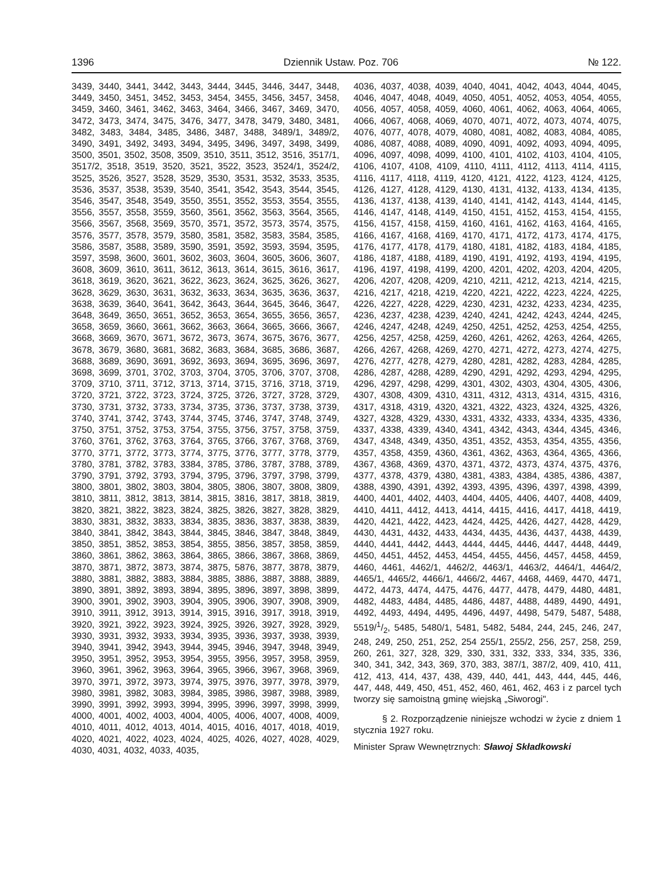1396 Dziennik Ustaw. Poz. 706 № 122.
3439, 3440, 3441, 3442, 3443, 3444, 3445, 3446, 3447, 3448, 3449, 3450, 3451, 3452, 3453, 3454, 3455, 3456, 3457, 3458, 3459, 3460, 3461, 3462, 3463, 3464, 3466, 3467, 3469, 3470, 3472, 3473, 3474, 3475, 3476, 3477, 3478, 3479, 3480, 3481, 3482, 3483, 3484, 3485, 3486, 3487, 3488, 3489/1, 3489/2, 3490, 3491, 3492, 3493, 3494, 3495, 3496, 3497, 3498, 3499, 3500, 3501, 3502, 3508, 3509, 3510, 3511, 3512, 3516, 3517/1, 3517/2, 3518, 3519, 3520, 3521, 3522, 3523, 3524/1, 3524/2, 3525, 3526, 3527, 3528, 3529, 3530, 3531, 3532, 3533, 3535, 3536, 3537, 3538, 3539, 3540, 3541, 3542, 3543, 3544, 3545, 3546, 3547, 3548, 3549, 3550, 3551, 3552, 3553, 3554, 3555, 3556, 3557, 3558, 3559, 3560, 3561, 3562, 3563, 3564, 3565, 3566, 3567, 3568, 3569, 3570, 3571, 3572, 3573, 3574, 3575, 3576, 3577, 3578, 3579, 3580, 3581, 3582, 3583, 3584, 3585, 3586, 3587, 3588, 3589, 3590, 3591, 3592, 3593, 3594, 3595, 3597, 3598, 3600, 3601, 3602, 3603, 3604, 3605, 3606, 3607, 3608, 3609, 3610, 3611, 3612, 3613, 3614, 3615, 3616, 3617, 3618, 3619, 3620, 3621, 3622, 3623, 3624, 3625, 3626, 3627, 3628, 3629, 3630, 3631, 3632, 3633, 3634, 3635, 3636, 3637, 3638, 3639, 3640, 3641, 3642, 3643, 3644, 3645, 3646, 3647, 3648, 3649, 3650, 3651, 3652, 3653, 3654, 3655, 3656, 3657, 3658, 3659, 3660, 3661, 3662, 3663, 3664, 3665, 3666, 3667, 3668, 3669, 3670, 3671, 3672, 3673, 3674, 3675, 3676, 3677, 3678, 3679, 3680, 3681, 3682, 3683, 3684, 3685, 3686, 3687, 3688, 3689, 3690, 3691, 3692, 3693, 3694, 3695, 3696, 3697, 3698, 3699, 3701, 3702, 3703, 3704, 3705, 3706, 3707, 3708, 3709, 3710, 3711, 3712, 3713, 3714, 3715, 3716, 3718, 3719, 3720, 3721, 3722, 3723, 3724, 3725, 3726, 3727, 3728, 3729, 3730, 3731, 3732, 3733, 3734, 3735, 3736, 3737, 3738, 3739, 3740, 3741, 3742, 3743, 3744, 3745, 3746, 3747, 3748, 3749, 3750, 3751, 3752, 3753, 3754, 3755, 3756, 3757, 3758, 3759, 3760, 3761, 3762, 3763, 3764, 3765, 3766, 3767, 3768, 3769, 3770, 3771, 3772, 3773, 3774, 3775, 3776, 3777, 3778, 3779, 3780, 3781, 3782, 3783, 3384, 3785, 3786, 3787, 3788, 3789, 3790, 3791, 3792, 3793, 3794, 3795, 3796, 3797, 3798, 3799, 3800, 3801, 3802, 3803, 3804, 3805, 3806, 3807, 3808, 3809, 3810, 3811, 3812, 3813, 3814, 3815, 3816, 3817, 3818, 3819, 3820, 3821, 3822, 3823, 3824, 3825, 3826, 3827, 3828, 3829, 3830, 3831, 3832, 3833, 3834, 3835, 3836, 3837, 3838, 3839, 3840, 3841, 3842, 3843, 3844, 3845, 3846, 3847, 3848, 3849, 3850, 3851, 3852, 3853, 3854, 3855, 3856, 3857, 3858, 3859, 3860, 3861, 3862, 3863, 3864, 3865, 3866, 3867, 3868, 3869, 3870, 3871, 3872, 3873, 3874, 3875, 5876, 3877, 3878, 3879, 3880, 3881, 3882, 3883, 3884, 3885, 3886, 3887, 3888, 3889, 3890, 3891, 3892, 3893, 3894, 3895, 3896, 3897, 3898, 3899, 3900, 3901, 3902, 3903, 3904, 3905, 3906, 3907, 3908, 3909, 3910, 3911, 3912, 3913, 3914, 3915, 3916, 3917, 3918, 3919, 3920, 3921, 3922, 3923, 3924, 3925, 3926, 3927, 3928, 3929, 3930, 3931, 3932, 3933, 3934, 3935, 3936, 3937, 3938, 3939, 3940, 3941, 3942, 3943, 3944, 3945, 3946, 3947, 3948, 3949, 3950, 3951, 3952, 3953, 3954, 3955, 3956, 3957, 3958, 3959, 3960, 3961, 3962, 3963, 3964, 3965, 3966, 3967, 3968, 3969, 3970, 3971, 3972, 3973, 3974, 3975, 3976, 3977, 3978, 3979, 3980, 3981, 3982, 3083, 3984, 3985, 3986, 3987, 3988, 3989, 3990, 3991, 3992, 3993, 3994, 3995, 3996, 3997, 3998, 3999, 4000, 4001, 4002, 4003, 4004, 4005, 4006, 4007, 4008, 4009, 4010, 4011, 4012, 4013, 4014, 4015, 4016, 4017, 4018, 4019, 4020, 4021, 4022, 4023, 4024, 4025, 4026, 4027, 4028, 4029, 4030, 4031, 4032, 4033, 4035,
4036, 4037, 4038, 4039, 4040, 4041, 4042, 4043, 4044, 4045, 4046, 4047, 4048, 4049, 4050, 4051, 4052, 4053, 4054, 4055, 4056, 4057, 4058, 4059, 4060, 4061, 4062, 4063, 4064, 4065, 4066, 4067, 4068, 4069, 4070, 4071, 4072, 4073, 4074, 4075, 4076, 4077, 4078, 4079, 4080, 4081, 4082, 4083, 4084, 4085, 4086, 4087, 4088, 4089, 4090, 4091, 4092, 4093, 4094, 4095, 4096, 4097, 4098, 4099, 4100, 4101, 4102, 4103, 4104, 4105, 4106, 4107, 4108, 4109, 4110, 4111, 4112, 4113, 4114, 4115, 4116, 4117, 4118, 4119, 4120, 4121, 4122, 4123, 4124, 4125, 4126, 4127, 4128, 4129, 4130, 4131, 4132, 4133, 4134, 4135, 4136, 4137, 4138, 4139, 4140, 4141, 4142, 4143, 4144, 4145, 4146, 4147, 4148, 4149, 4150, 4151, 4152, 4153, 4154, 4155, 4156, 4157, 4158, 4159, 4160, 4161, 4162, 4163, 4164, 4165, 4166, 4167, 4168, 4169, 4170, 4171, 4172, 4173, 4174, 4175, 4176, 4177, 4178, 4179, 4180, 4181, 4182, 4183, 4184, 4185, 4186, 4187, 4188, 4189, 4190, 4191, 4192, 4193, 4194, 4195, 4196, 4197, 4198, 4199, 4200, 4201, 4202, 4203, 4204, 4205, 4206, 4207, 4208, 4209, 4210, 4211, 4212, 4213, 4214, 4215, 4216, 4217, 4218, 4219, 4220, 4221, 4222, 4223, 4224, 4225, 4226, 4227, 4228, 4229, 4230, 4231, 4232, 4233, 4234, 4235, 4236, 4237, 4238, 4239, 4240, 4241, 4242, 4243, 4244, 4245, 4246, 4247, 4248, 4249, 4250, 4251, 4252, 4253, 4254, 4255, 4256, 4257, 4258, 4259, 4260, 4261, 4262, 4263, 4264, 4265, 4266, 4267, 4268, 4269, 4270, 4271, 4272, 4273, 4274, 4275, 4276, 4277, 4278, 4279, 4280, 4281, 4282, 4283, 4284, 4285, 4286, 4287, 4288, 4289, 4290, 4291, 4292, 4293, 4294, 4295, 4296, 4297, 4298, 4299, 4301, 4302, 4303, 4304, 4305, 4306, 4307, 4308, 4309, 4310, 4311, 4312, 4313, 4314, 4315, 4316, 4317, 4318, 4319, 4320, 4321, 4322, 4323, 4324, 4325, 4326, 4327, 4328, 4329, 4330, 4331, 4332, 4333, 4334, 4335, 4336, 4337, 4338, 4339, 4340, 4341, 4342, 4343, 4344, 4345, 4346, 4347, 4348, 4349, 4350, 4351, 4352, 4353, 4354, 4355, 4356, 4357, 4358, 4359, 4360, 4361, 4362, 4363, 4364, 4365, 4366, 4367, 4368, 4369, 4370, 4371, 4372, 4373, 4374, 4375, 4376, 4377, 4378, 4379, 4380, 4381, 4383, 4384, 4385, 4386, 4387, 4388, 4390, 4391, 4392, 4393, 4395, 4396, 4397, 4398, 4399, 4400, 4401, 4402, 4403, 4404, 4405, 4406, 4407, 4408, 4409, 4410, 4411, 4412, 4413, 4414, 4415, 4416, 4417, 4418, 4419, 4420, 4421, 4422, 4423, 4424, 4425, 4426, 4427, 4428, 4429, 4430, 4431, 4432, 4433, 4434, 4435, 4436, 4437, 4438, 4439, 4440, 4441, 4442, 4443, 4444, 4445, 4446, 4447, 4448, 4449, 4450, 4451, 4452, 4453, 4454, 4455, 4456, 4457, 4458, 4459, 4460, 4461, 4462/1, 4462/2, 4463/1, 4463/2, 4464/1, 4464/2, 4465/1, 4465/2, 4466/1, 4466/2, 4467, 4468, 4469, 4470, 4471, 4472, 4473, 4474, 4475, 4476, 4477, 4478, 4479, 4480, 4481, 4482, 4483, 4484, 4485, 4486, 4487, 4488, 4489, 4490, 4491, 4492, 4493, 4494, 4495, 4496, 4497, 4498, 5479, 5487, 5488, 5519/1/2, 5485, 5480/1, 5481, 5482, 5484, 244, 245, 246, 247, 248, 249, 250, 251, 252, 254 255/1, 255/2, 256, 257, 258, 259, 260, 261, 327, 328, 329, 330, 331, 332, 333, 334, 335, 336, 340, 341, 342, 343, 369, 370, 383, 387/1, 387/2, 409, 410, 411, 412, 413, 414, 437, 438, 439, 440, 441, 443, 444, 445, 446, 447, 448, 449, 450, 451, 452, 460, 461, 462, 463 i z parcel tych tworzy się samoistną gminę wiejską „Siworogi".
§ 2. Rozporządzenie niniejsze wchodzi w życie z dniem 1 stycznia 1927 roku.
Minister Spraw Wewnętrznych: Sławoj Składkowski